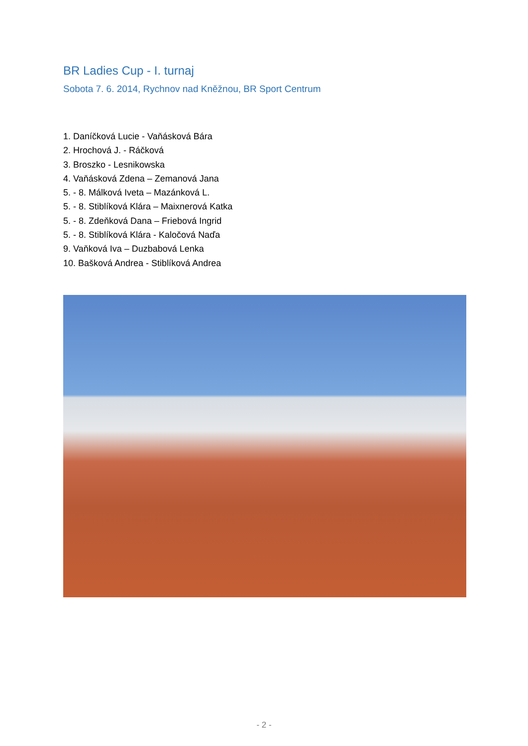BR Ladies Cup - I. turnaj
Sobota 7. 6. 2014, Rychnov nad Kněžnou, BR Sport Centrum
1. Daníčková Lucie - Vaňásková Bára
2. Hrochová J. - Ráčková
3. Broszko - Lesnikowska
4. Vaňásková Zdena – Zemanová Jana
5. - 8. Málková Iveta – Mazánková L.
5. - 8. Stiblíková Klára – Maixnerová Katka
5. - 8. Zdeňková Dana – Friebová Ingrid
5. - 8. Stiblíková Klára - Kaločová Naďa
9. Vaňková Iva – Duzbabová Lenka
10. Bašková Andrea - Stiblíková Andrea
- 2 -